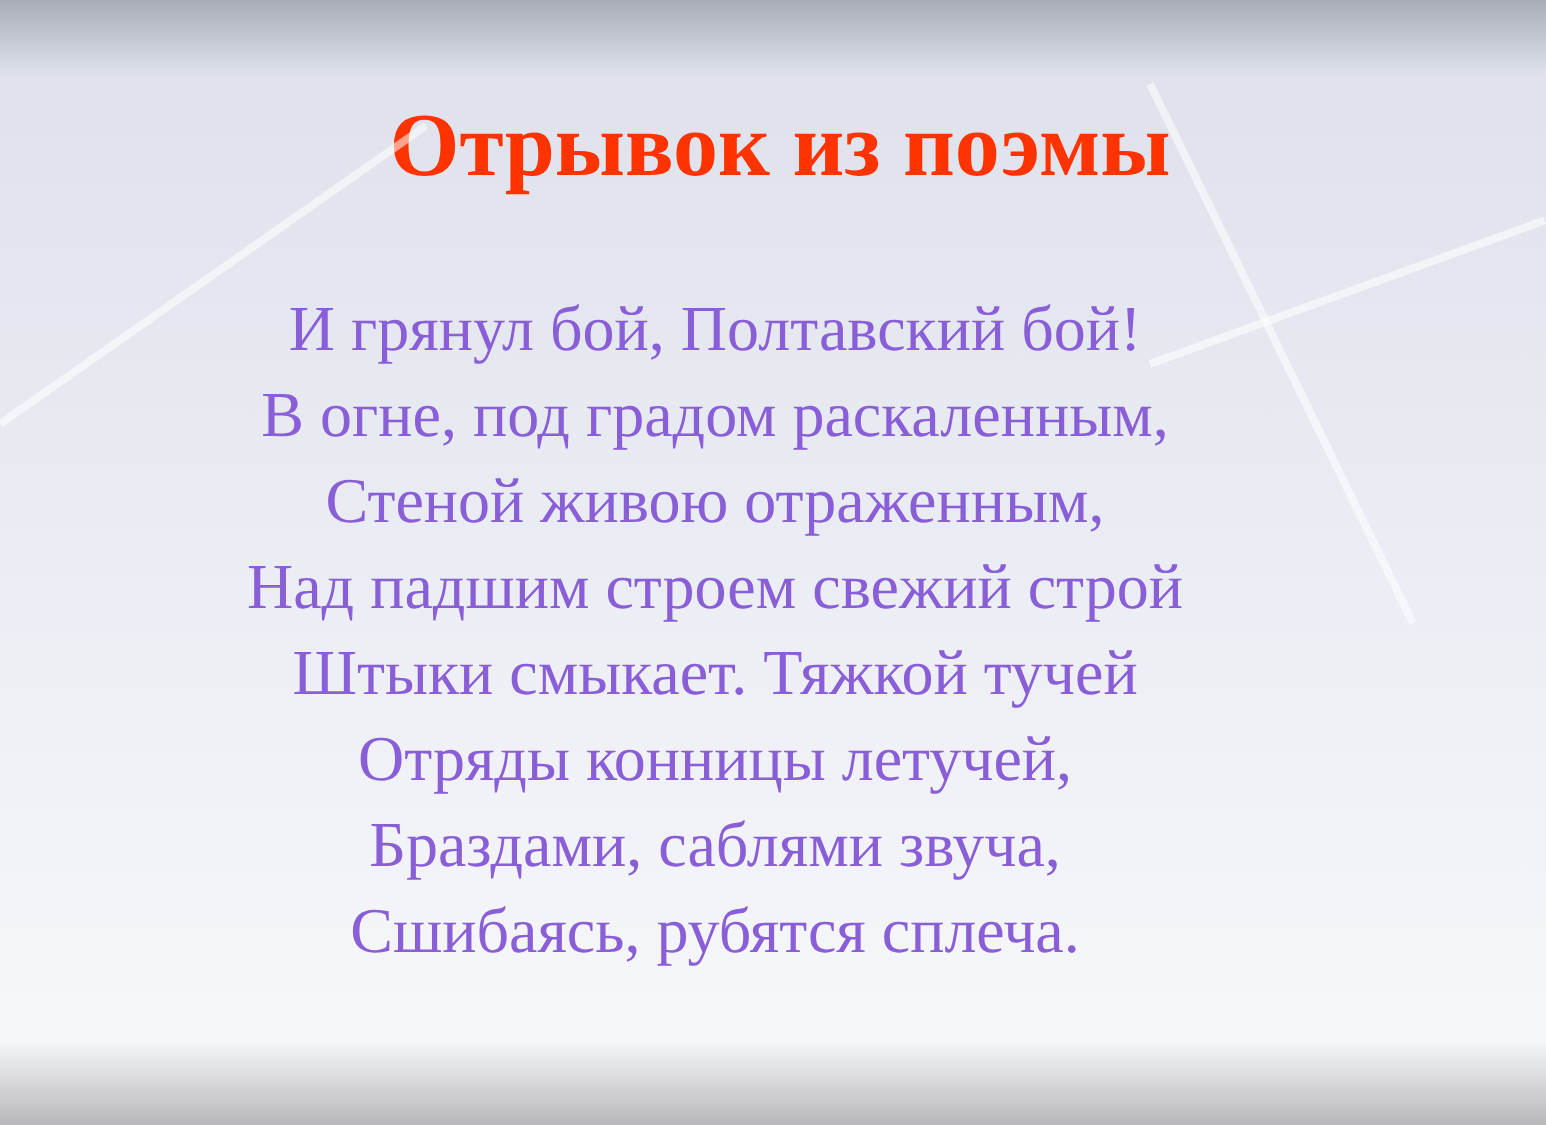Отрывок из поэмы
И грянул бой, Полтавский бой!
В огне, под градом раскаленным,
Стеной живою отраженным,
Над падшим строем свежий строй
Штыки смыкает. Тяжкой тучей
Отряды конницы летучей,
Браздами, саблями звуча,
Сшибаясь, рубятся сплеча.